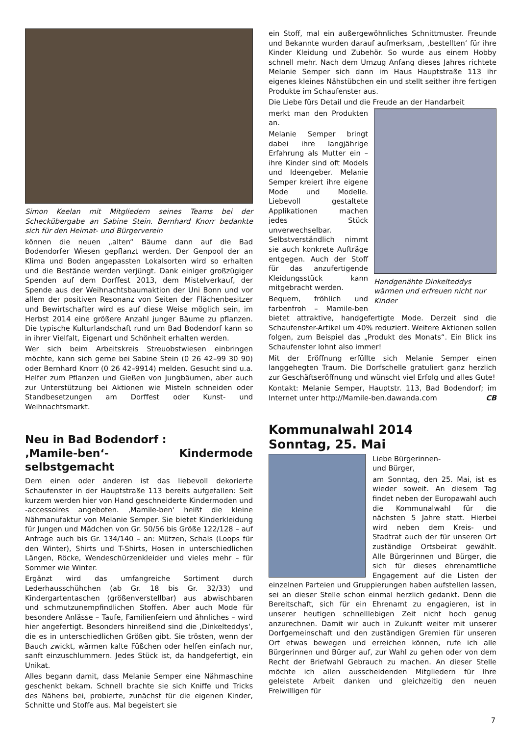Simon Keelan mit Mitgliedern seines Teams bei der Schecküber­gabe an Sabine Stein. Bernhard Knorr bedankte sich für den Heimat- und Bürgerverein
können die neuen „alten“ Bäume dann auf die Bad Bodendorfer Wiesen gepflanzt werden. Der Genpool der an Klima und Boden angepassten Lokalsorten wird so erhalten und die Bestände werden verjüngt. Dank einiger großzügiger Spenden auf dem Dorffest 2013, dem Mistelverkauf, der Spende aus der Weihnachtsbaumaktion der Uni Bonn und vor allem der positiven Resonanz von Seiten der Flächenbesitzer und Bewirtschafter wird es auf diese Weise möglich sein, im Herbst 2014 eine größere Anzahl junger Bäume zu pflanzen. Die typische Kulturlandschaft rund um Bad Bodendorf kann so in ihrer Vielfalt, Eigenart und Schönheit erhalten werden.
Wer sich beim Arbeitskreis Streuobstwiesen einbringen möchte, kann sich gerne bei Sabine Stein (0 26 42–99 30 90) oder Bernhard Knorr (0 26 42–9914) melden. Gesucht sind u.a. Helfer zum Pflanzen und Gießen von Jungbäumen, aber auch zur Unterstützung bei Aktionen wie Misteln schneiden oder Standbesetzungen am Dorffest oder Kunst- und Weihnachtsmarkt.
Neu in Bad Bodendorf :
‚Mamile-ben‘- Kindermode selbstgemacht
Dem einen oder anderen ist das liebevoll dekorierte Schaufenster in der Hauptstraße 113 bereits aufgefallen: Seit kurzem werden hier von Hand geschneiderte Kindermoden und -accessoires angeboten. ‚Mamile-ben‘ heißt die kleine Nähmanufaktur von Melanie Semper. Sie bietet Kinderkleidung für Jungen und Mädchen von Gr. 50/56 bis Größe 122/128 – auf Anfrage auch bis Gr. 134/140 – an: Mützen, Schals (Loops für den Winter), Shirts und T-Shirts, Hosen in unterschiedlichen Längen, Röcke, Wendeschürzenkleider und vieles mehr – für Sommer wie Winter.
Ergänzt wird das umfangreiche Sortiment durch Lederhausschühchen (ab Gr. 18 bis Gr. 32/33) und Kindergartentaschen (größenverstellbar) aus abwischbaren und schmutzunempfindlichen Stoffen. Aber auch Mode für besondere Anlässe – Taufe, Familienfeiern und ähnliches – wird hier angefertigt. Besonders hinreißend sind die ‚Dinkelteddys‘, die es in unterschiedlichen Größen gibt. Sie trösten, wenn der Bauch zwickt, wärmen kalte Füßchen oder helfen einfach nur, sanft einzuschlummern. Jedes Stück ist, da handgefertigt, ein Unikat.
Alles begann damit, dass Melanie Semper eine Nähmaschine geschenkt bekam. Schnell brachte sie sich Kniffe und Tricks des Nähens bei, probierte, zunächst für die eigenen Kinder, Schnitte und Stoffe aus. Mal begeistert sie
ein Stoff, mal ein außergewöhnliches Schnittmuster. Freunde und Bekannte wurden darauf aufmerksam, ‚bestellten‘ für ihre Kinder Kleidung und Zubehör. So wurde aus einem Hobby schnell mehr. Nach dem Umzug Anfang dieses Jahres richtete Melanie Semper sich dann im Haus Hauptstraße 113 ihr eigenes kleines Nähstübchen ein und stellt seither ihre fertigen Produkte im Schaufenster aus.
Die Liebe fürs Detail und die Freude an der Handarbeit
Handgenähte Dinkelteddys wärmen und erfreuen nicht nur Kinder
merkt man den Produkten an.
Melanie Semper bringt dabei ihre langjährige Erfahrung als Mutter ein – ihre Kinder sind oft Models und Ideengeber. Melanie Semper kreiert ihre eigene Mode und Modelle. Liebevoll gestaltete Applikationen machen jedes Stück unverwechselbar. Selbstverständlich nimmt sie auch konkrete Aufträge entgegen. Auch der Stoff für das anzufertigende Kleidungsstück kann mitgebracht werden.
Bequem, fröhlich und farbenfroh – Mamile-ben bietet attraktive, handgefertigte Mode. Derzeit sind die Schaufenster-Artikel um 40% reduziert. Weitere Aktionen sollen folgen, zum Beispiel das „Produkt des Monats“. Ein Blick ins Schaufenster lohnt also immer!
Mit der Eröffnung erfüllte sich Melanie Semper einen langgehegten Traum. Die Dorfschelle gratuliert ganz herzlich zur Geschäftseröffnung und wünscht viel Erfolg und alles Gute!
Kontakt: Melanie Semper, Hauptstr. 113, Bad Bodendorf; im Internet unter http://Mamile-ben.dawanda.com CB
Kommunalwahl 2014
Sonntag, 25. Mai
Liebe Bürgerinnen-
und Bürger,
am Sonntag, den 25. Mai, ist es wieder soweit. An diesem Tag findet neben der Europawahl auch die Kommunalwahl für die nächsten 5 Jahre statt. Hierbei wird neben dem Kreis- und Stadtrat auch der für unseren Ort zuständige Ortsbeirat gewählt. Alle Bürgerinnen und Bürger, die sich für dieses ehrenamtliche Engagement auf die Listen der einzelnen Parteien und Gruppierungen haben aufstellen lassen, sei an dieser Stelle schon einmal herzlich gedankt. Denn die Bereitschaft, sich für ein Ehrenamt zu engagieren, ist in unserer heutigen schnelllebigen Zeit nicht hoch genug anzurechnen. Damit wir auch in Zukunft weiter mit unserer Dorfgemeinschaft und den zuständigen Gremien für unseren Ort etwas bewegen und erreichen können, rufe ich alle Bürgerinnen und Bürger auf, zur Wahl zu gehen oder von dem Recht der Briefwahl Gebrauch zu machen. An dieser Stelle möchte ich allen ausscheidenden Mitgliedern für Ihre geleistete Arbeit danken und gleichzeitig den neuen Freiwilligen für
7